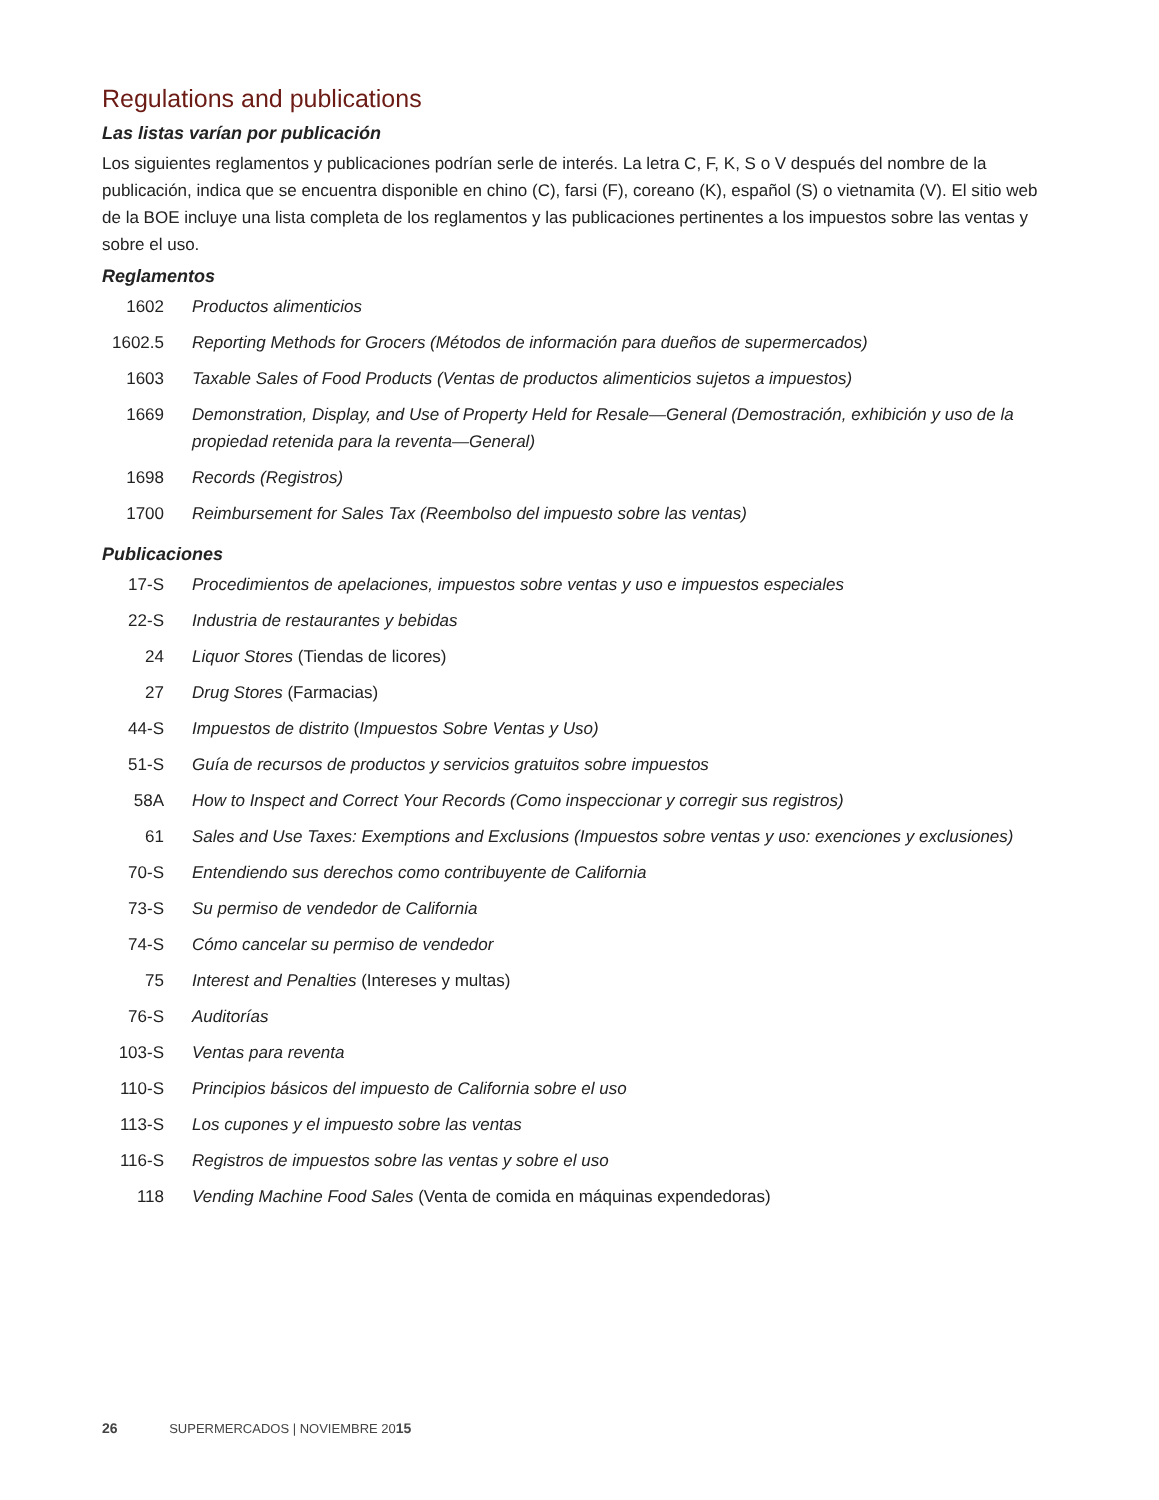Regulations and publications
Las listas varían por publicación
Los siguientes reglamentos y publicaciones podrían serle de interés. La letra C, F, K, S o V después del nombre de la publicación, indica que se encuentra disponible en chino (C), farsi (F), coreano (K), español (S) o vietnamita (V). El sitio web de la BOE incluye una lista completa de los reglamentos y las publicaciones pertinentes a los impuestos sobre las ventas y sobre el uso.
Reglamentos
| 1602 | Productos alimenticios |
| 1602.5 | Reporting Methods for Grocers (Métodos de información para dueños de supermercados) |
| 1603 | Taxable Sales of Food Products (Ventas de productos alimenticios sujetos a impuestos) |
| 1669 | Demonstration, Display, and Use of Property Held for Resale—General (Demostración, exhibición y uso de la propiedad retenida para la reventa—General) |
| 1698 | Records (Registros) |
| 1700 | Reimbursement for Sales Tax (Reembolso del impuesto sobre las ventas) |
Publicaciones
| 17-S | Procedimientos de apelaciones, impuestos sobre ventas y uso e impuestos especiales |
| 22-S | Industria de restaurantes y bebidas |
| 24 | Liquor Stores (Tiendas de licores) |
| 27 | Drug Stores (Farmacias) |
| 44-S | Impuestos de distrito ( Impuestos Sobre Ventas y Uso) |
| 51-S | Guía de recursos de productos y servicios gratuitos sobre impuestos |
| 58A | How to Inspect and Correct Your Records (Como inspeccionar y corregir sus registros) |
| 61 | Sales and Use Taxes: Exemptions and Exclusions (Impuestos sobre ventas y uso: exenciones y exclusiones) |
| 70-S | Entendiendo sus derechos como contribuyente de California |
| 73-S | Su permiso de vendedor de California |
| 74-S | Cómo cancelar su permiso de vendedor |
| 75 | Interest and Penalties (Intereses y multas) |
| 76-S | Auditorías |
| 103-S | Ventas para reventa |
| 110-S | Principios básicos del impuesto de California sobre el uso |
| 113-S | Los cupones y el impuesto sobre las ventas |
| 116-S | Registros de impuestos sobre las ventas y sobre el uso |
| 118 | Vending Machine Food Sales (Venta de comida en máquinas expendedoras) |
26 SUPERMERCADOS | NOVIEMBRE 2015